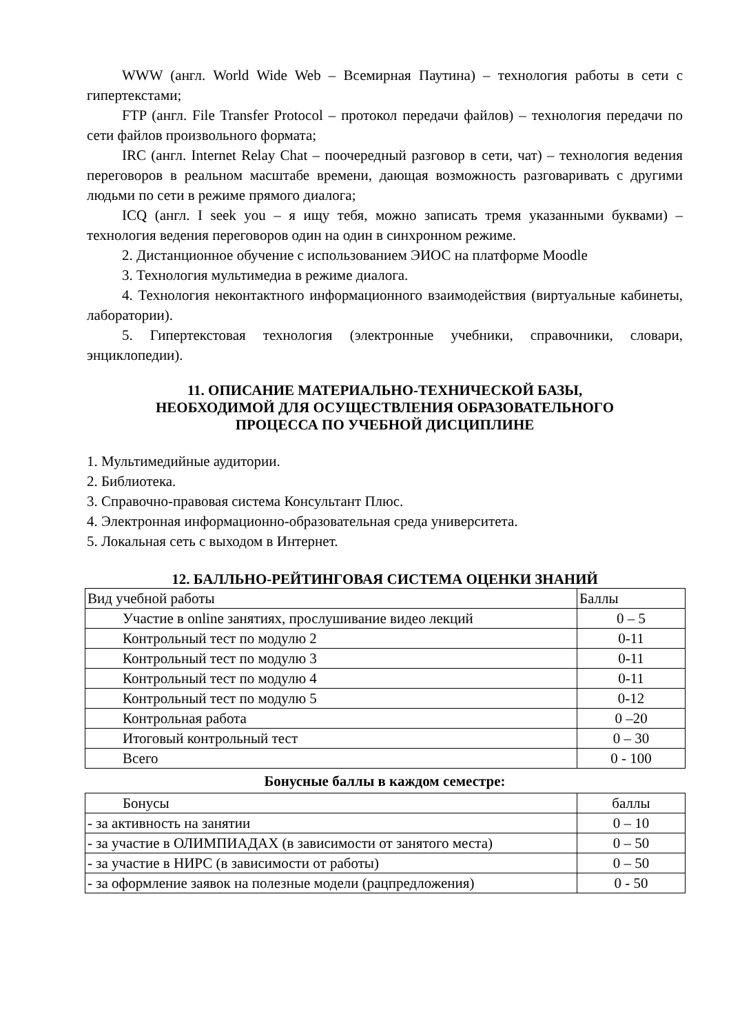WWW (англ. World Wide Web – Всемирная Паутина) – технология работы в сети с гипертекстами;
FTP (англ. File Transfer Protocol – протокол передачи файлов) – технология передачи по сети файлов произвольного формата;
IRC (англ. Internet Relay Chat – поочередный разговор в сети, чат) – технология ведения переговоров в реальном масштабе времени, дающая возможность разговаривать с другими людьми по сети в режиме прямого диалога;
ICQ (англ. I seek you – я ищу тебя, можно записать тремя указанными буквами) – технология ведения переговоров один на один в синхронном режиме.
2. Дистанционное обучение с использованием ЭИОС на платформе Moodle
3. Технология мультимедиа в режиме диалога.
4. Технология неконтактного информационного взаимодействия (виртуальные кабинеты, лаборатории).
5. Гипертекстовая технология (электронные учебники, справочники, словари, энциклопедии).
11. ОПИСАНИЕ МАТЕРИАЛЬНО-ТЕХНИЧЕСКОЙ БАЗЫ,
НЕОБХОДИМОЙ ДЛЯ ОСУЩЕСТВЛЕНИЯ ОБРАЗОВАТЕЛЬНОГО
ПРОЦЕССА ПО УЧЕБНОЙ ДИСЦИПЛИНЕ
1. Мультимедийные аудитории.
2. Библиотека.
3. Справочно-правовая система Консультант Плюс.
4. Электронная информационно-образовательная среда университета.
5. Локальная сеть с выходом в Интернет.
12. БАЛЛЬНО-РЕЙТИНГОВАЯ СИСТЕМА ОЦЕНКИ ЗНАНИЙ
| Вид учебной работы | Баллы |
| Участие в online занятиях, прослушивание видео лекций | 0 – 5 |
| Контрольный тест по модулю 2 | 0-11 |
| Контрольный тест по модулю 3 | 0-11 |
| Контрольный тест по модулю 4 | 0-11 |
| Контрольный тест по модулю 5 | 0-12 |
| Контрольная работа | 0 –20 |
| Итоговый контрольный тест | 0 – 30 |
| Всего | 0 - 100 |
Бонусные баллы в каждом семестре:
| Бонусы | баллы |
| - за активность на занятии | 0 – 10 |
| - за участие в ОЛИМПИАДАХ (в зависимости от занятого места) | 0 – 50 |
| - за участие в НИРС (в зависимости от работы) | 0 – 50 |
| - за оформление заявок на полезные модели (рацпредложения) | 0 - 50 |